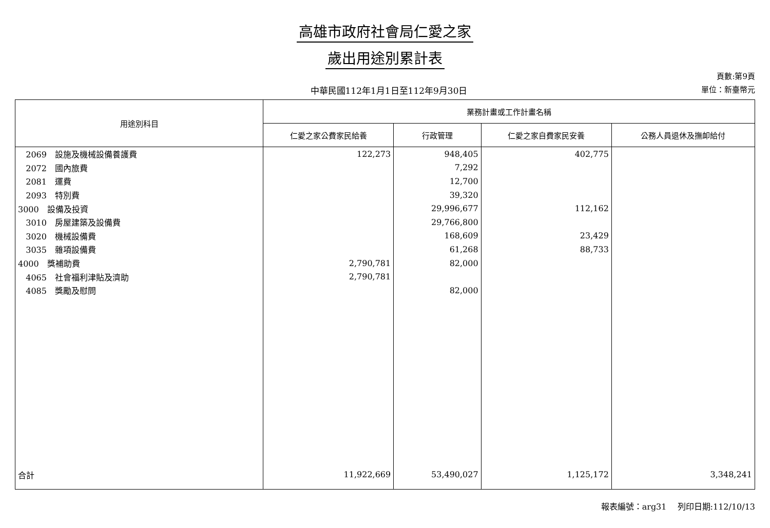高雄市政府社會局仁愛之家
歲出用途別累計表
中華民國112年1月1日至112年9月30日
頁數:第9頁
單位：新臺幣元
| 用途別科目 | 業務計畫或工作計畫名稱 | | | |
| --- | --- | --- | --- | --- |
| | 仁愛之家公費家民給養 | 行政管理 | 仁愛之家自費家民安養 | 公務人員退休及撫卹給付 |
| 2069 設施及機械設備養護費 | 122,273 | 948,405 | 402,775 | |
| 2072 國內旅費 | | 7,292 | | |
| 2081 運費 | | 12,700 | | |
| 2093 特別費 | | 39,320 | | |
| 3000 設備及投資 | | 29,996,677 | 112,162 | |
| 3010 房屋建築及設備費 | | 29,766,800 | | |
| 3020 機械設備費 | | 168,609 | 23,429 | |
| 3035 雜項設備費 | | 61,268 | 88,733 | |
| 4000 獎補助費 | 2,790,781 | 82,000 | | |
| 4065 社會福利津貼及濟助 | 2,790,781 | | | |
| 4085 獎勵及慰問 | | 82,000 | | |
| 合計 | 11,922,669 | 53,490,027 | 1,125,172 | 3,348,241 |
報表編號：arg31　 列印日期:112/10/13